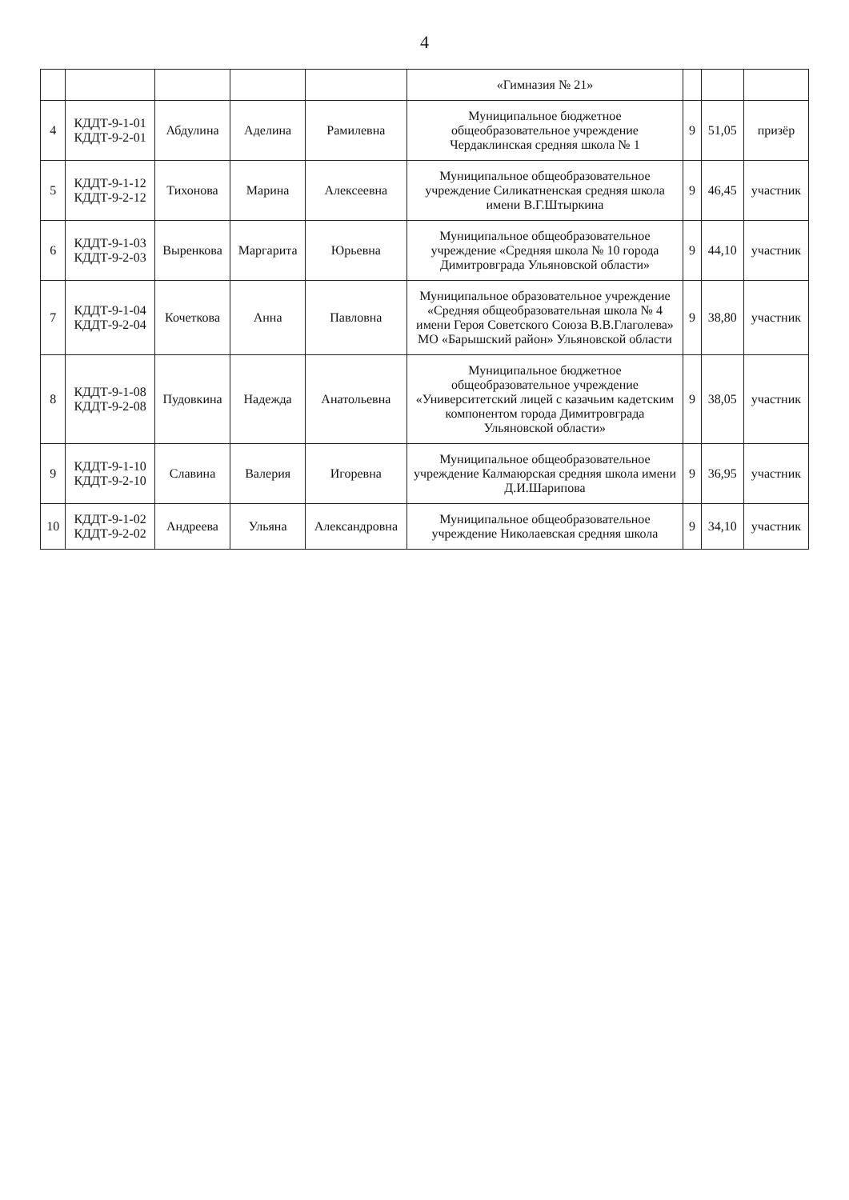4
| | | | | | «Гимназия № 21» | | | |
| 4 | КДДТ-9-1-01 КДДТ-9-2-01 | Абдулина | Аделина | Рамилевна | Муниципальное бюджетное общеобразовательное учреждение Чердаклинская средняя школа № 1 | 9 | 51,05 | призёр |
| 5 | КДДТ-9-1-12 КДДТ-9-2-12 | Тихонова | Марина | Алексеевна | Муниципальное общеобразовательное учреждение Силикатненская средняя школа имени В.Г.Штыркина | 9 | 46,45 | участник |
| 6 | КДДТ-9-1-03 КДДТ-9-2-03 | Выренкова | Маргарита | Юрьевна | Муниципальное общеобразовательное учреждение «Средняя школа № 10 города Димитровграда Ульяновской области» | 9 | 44,10 | участник |
| 7 | КДДТ-9-1-04 КДДТ-9-2-04 | Кочеткова | Анна | Павловна | Муниципальное образовательное учреждение «Средняя общеобразовательная школа № 4 имени Героя Советского Союза В.В.Глаголева» МО «Барышский район» Ульяновской области | 9 | 38,80 | участник |
| 8 | КДДТ-9-1-08 КДДТ-9-2-08 | Пудовкина | Надежда | Анатольевна | Муниципальное бюджетное общеобразовательное учреждение «Университетский лицей с казачьим кадетским компонентом города Димитровграда Ульяновской области» | 9 | 38,05 | участник |
| 9 | КДДТ-9-1-10 КДДТ-9-2-10 | Славина | Валерия | Игоревна | Муниципальное общеобразовательное учреждение Калмаюрская средняя школа имени Д.И.Шарипова | 9 | 36,95 | участник |
| 10 | КДДТ-9-1-02 КДДТ-9-2-02 | Андреева | Ульяна | Александровна | Муниципальное общеобразовательное учреждение Николаевская средняя школа | 9 | 34,10 | участник |